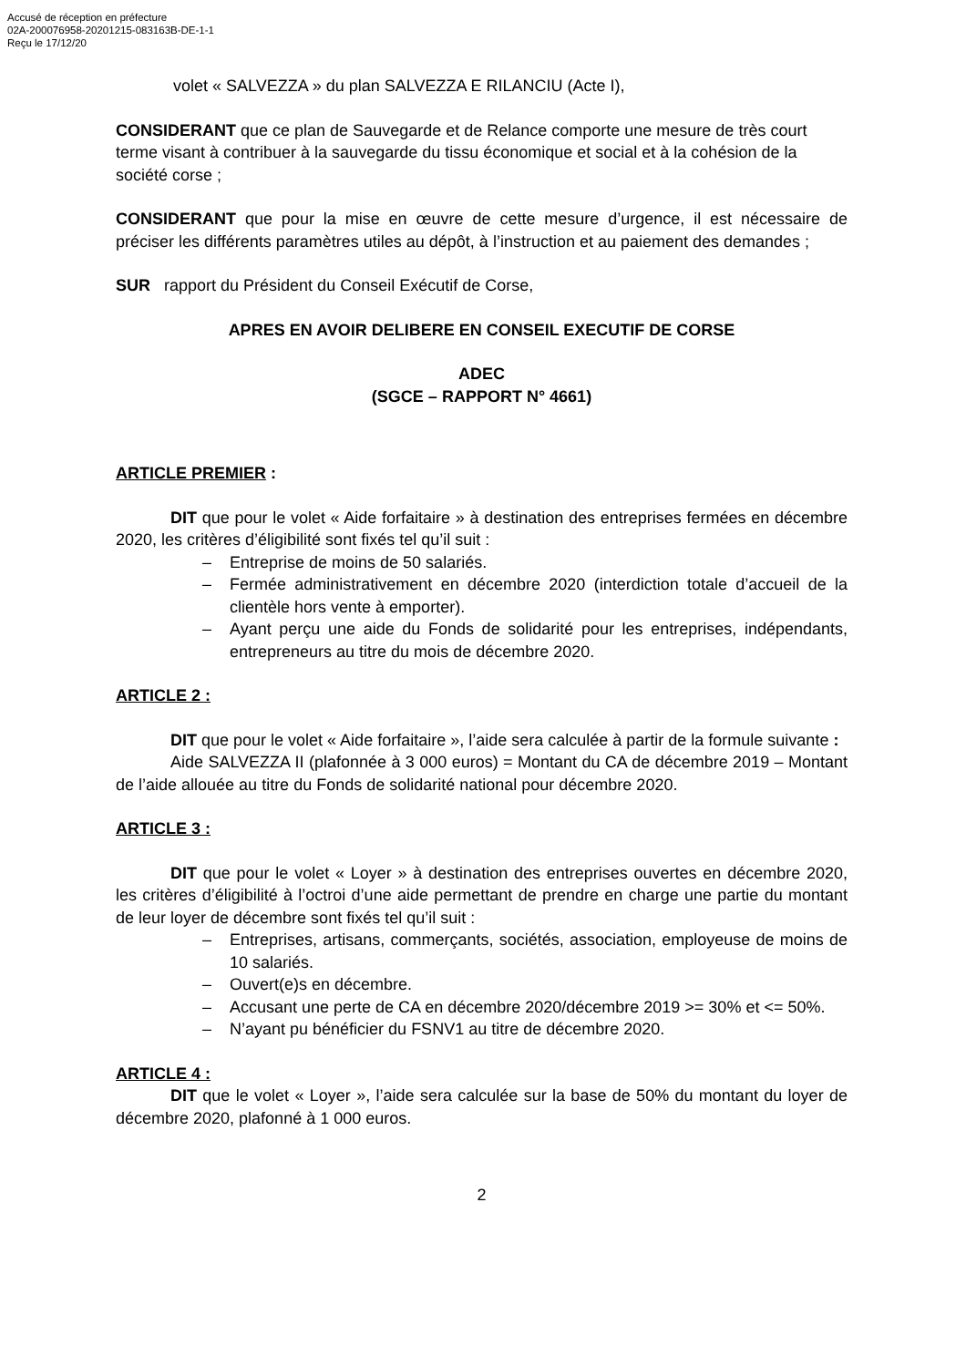Accusé de réception en préfecture
02A-200076958-20201215-083163B-DE-1-1
Reçu le 17/12/20
volet « SALVEZZA » du plan SALVEZZA E RILANCIU (Acte I),
CONSIDERANT que ce plan de Sauvegarde et de Relance comporte une mesure de très court terme visant à contribuer à la sauvegarde du tissu économique et social et à la cohésion de la société corse ;
CONSIDERANT que pour la mise en œuvre de cette mesure d’urgence, il est nécessaire de préciser les différents paramètres utiles au dépôt, à l’instruction et au paiement des demandes ;
SUR rapport du Président du Conseil Exécutif de Corse,
APRES EN AVOIR DELIBERE EN CONSEIL EXECUTIF DE CORSE
ADEC
(SGCE – RAPPORT N° 4661)
ARTICLE PREMIER :
DIT que pour le volet « Aide forfaitaire » à destination des entreprises fermées en décembre 2020, les critères d’éligibilité sont fixés tel qu’il suit :
– Entreprise de moins de 50 salariés.
– Fermée administrativement en décembre 2020 (interdiction totale d’accueil de la clientèle hors vente à emporter).
– Ayant perçu une aide du Fonds de solidarité pour les entreprises, indépendants, entrepreneurs au titre du mois de décembre 2020.
ARTICLE 2 :
DIT que pour le volet « Aide forfaitaire », l’aide sera calculée à partir de la formule suivante :
Aide SALVEZZA II (plafonnée à 3 000 euros) = Montant du CA de décembre 2019 – Montant de l’aide allouée au titre du Fonds de solidarité national pour décembre 2020.
ARTICLE 3 :
DIT que pour le volet « Loyer » à destination des entreprises ouvertes en décembre 2020, les critères d’éligibilité à l’octroi d’une aide permettant de prendre en charge une partie du montant de leur loyer de décembre sont fixés tel qu’il suit :
– Entreprises, artisans, commerçants, sociétés, association, employeuse de moins de 10 salariés.
– Ouvert(e)s en décembre.
– Accusant une perte de CA en décembre 2020/décembre 2019 >= 30% et <= 50%.
– N’ayant pu bénéficier du FSNV1 au titre de décembre 2020.
ARTICLE 4 :
DIT que le volet « Loyer », l’aide sera calculée sur la base de 50% du montant du loyer de décembre 2020, plafonné à 1 000 euros.
2